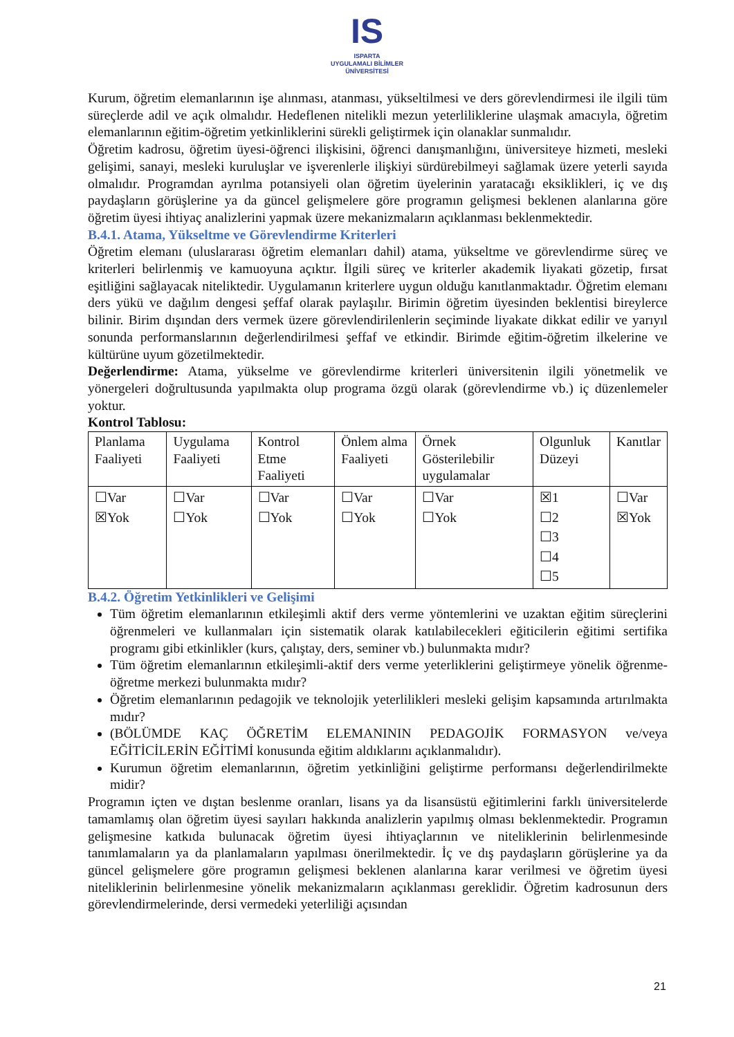IS
ISPARTA
UYGULAMALI BİLİMLER
ÜNİVERSİTESİ
Kurum, öğretim elemanlarının işe alınması, atanması, yükseltilmesi ve ders görevlendirmesi ile ilgili tüm süreçlerde adil ve açık olmalıdır. Hedeflenen nitelikli mezun yeterliliklerine ulaşmak amacıyla, öğretim elemanlarının eğitim-öğretim yetkinliklerini sürekli geliştirmek için olanaklar sunmalıdır.
Öğretim kadrosu, öğretim üyesi-öğrenci ilişkisini, öğrenci danışmanlığını, üniversiteye hizmeti, mesleki gelişimi, sanayi, mesleki kuruluşlar ve işverenlerle ilişkiyi sürdürebilmeyi sağlamak üzere yeterli sayıda olmalıdır. Programdan ayrılma potansiyeli olan öğretim üyelerinin yaratacağı eksiklikleri, iç ve dış paydaşların görüşlerine ya da güncel gelişmelere göre programın gelişmesi beklenen alanlarına göre öğretim üyesi ihtiyaç analizlerini yapmak üzere mekanizmaların açıklanması beklenmektedir.
B.4.1. Atama, Yükseltme ve Görevlendirme Kriterleri
Öğretim elemanı (uluslararası öğretim elemanları dahil) atama, yükseltme ve görevlendirme süreç ve kriterleri belirlenmiş ve kamuoyuna açıktır. İlgili süreç ve kriterler akademik liyakati gözetip, fırsat eşitliğini sağlayacak niteliktedir. Uygulamanın kriterlere uygun olduğu kanıtlanmaktadır. Öğretim elemanı ders yükü ve dağılım dengesi şeffaf olarak paylaşılır. Birimin öğretim üyesinden beklentisi bireylerce bilinir. Birim dışından ders vermek üzere görevlendirilenlerin seçiminde liyakate dikkat edilir ve yarıyıl sonunda performanslarının değerlendirilmesi şeffaf ve etkindir. Birimde eğitim-öğretim ilkelerine ve kültürüne uyum gözetilmektedir.
Değerlendirme: Atama, yükselme ve görevlendirme kriterleri üniversitenin ilgili yönetmelik ve yönergeleri doğrultusunda yapılmakta olup programa özgü olarak (görevlendirme vb.) iç düzenlemeler yoktur.
Kontrol Tablosu:
| Planlama Faaliyeti | Uygulama Faaliyeti | Kontrol Etme Faaliyeti | Önlem alma Faaliyeti | Örnek Gösterilebilir uygulamalar | Olgunluk Düzeyi | Kanıtlar |
| ☐Var ☒Yok | ☐Var ☐Yok | ☐Var ☐Yok | ☐Var ☐Yok | ☐Var ☐Yok | ☒1 ☐2 ☐3 ☐4 ☐5 | ☐Var ☒Yok |
B.4.2. Öğretim Yetkinlikleri ve Gelişimi
Tüm öğretim elemanlarının etkileşimli aktif ders verme yöntemlerini ve uzaktan eğitim süreçlerini öğrenmeleri ve kullanmaları için sistematik olarak katılabilecekleri eğiticilerin eğitimi sertifika programı gibi etkinlikler (kurs, çalıştay, ders, seminer vb.) bulunmakta mıdır?
Tüm öğretim elemanlarının etkileşimli-aktif ders verme yeterliklerini geliştirmeye yönelik öğrenme-öğretme merkezi bulunmakta mıdır?
Öğretim elemanlarının pedagojik ve teknolojik yeterlilikleri mesleki gelişim kapsamında artırılmakta mıdır?
(BÖLÜMDE KAÇ ÖĞRETİM ELEMANININ PEDAGOJİK FORMASYON ve/veya EĞİTİCİLERİN EĞİTİMİ konusunda eğitim aldıklarını açıklanmalıdır).
Kurumun öğretim elemanlarının, öğretim yetkinliğini geliştirme performansı değerlendirilmekte midir?
Programın içten ve dıştan beslenme oranları, lisans ya da lisansüstü eğitimlerini farklı üniversitelerde tamamlamış olan öğretim üyesi sayıları hakkında analizlerin yapılmış olması beklenmektedir. Programın gelişmesine katkıda bulunacak öğretim üyesi ihtiyaçlarının ve niteliklerinin belirlenmesinde tanımlamaların ya da planlamaların yapılması önerilmektedir. İç ve dış paydaşların görüşlerine ya da güncel gelişmelere göre programın gelişmesi beklenen alanlarına karar verilmesi ve öğretim üyesi niteliklerinin belirlenmesine yönelik mekanizmaların açıklanması gereklidir. Öğretim kadrosunun ders görevlendirmelerinde, dersi vermedeki yeterliliği açısından
21